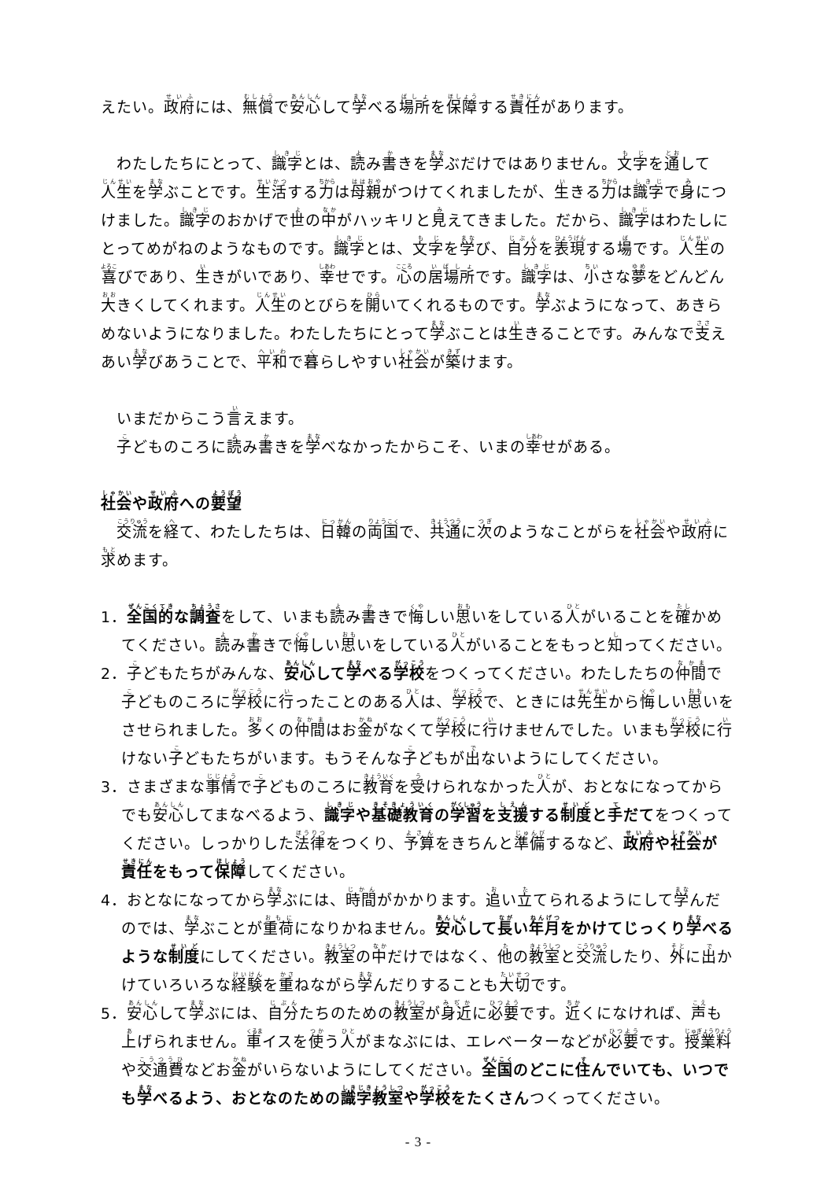えたい。政府には、無償で安心して学べる場所を保障する責任があります。
わたしたちにとって、識字とは、読み書きを学ぶだけではありません。文字を通して人生を学ぶことです。生活する力は母親がつけてくれましたが、生きる力は識字で身につけました。識字のおかげで世の中がハッキリと見えてきました。だから、識字はわたしにとってめがねのようなものです。識字とは、文字を学び、自分を表現する場です。人生の喜びであり、生きがいであり、幸せです。心の居場所です。識字は、小さな夢をどんどん大きくしてくれます。人生のとびらを開いてくれるものです。学ぶようになって、あきらめないようになりました。わたしたちにとって学ぶことは生きることです。みんなで支えあい学びあうことで、平和で暮らしやすい社会が築けます。
いまだからこう言えます。
子どものころに読み書きを学べなかったからこそ、いまの幸せがある。
社会や政府への要望
交流を経て、わたしたちは、日韓の両国で、共通に次のようなことがらを社会や政府に求めます。
1．全国的な調査をして、いまも読み書きで悔しい思いをしている人がいることを確かめてください。読み書きで悔しい思いをしている人がいることをもっと知ってください。
2．子どもたちがみんな、安心して学べる学校をつくってください。わたしたちの仲間で子どものころに学校に行ったことのある人は、学校で、ときには先生から悔しい思いをさせられました。多くの仲間はお金がなくて学校に行けませんでした。いまも学校に行けない子どもたちがいます。もうそんな子どもが出ないようにしてください。
3．さまざまな事情で子どものころに教育を受けられなかった人が、おとなになってからでも安心してまなべるよう、識字や基礎教育の学習を支援する制度と手だてをつくってください。しっかりした法律をつくり、予算をきちんと準備するなど、政府や社会が責任をもって保障してください。
4．おとなになってから学ぶには、時間がかかります。追い立てられるようにして学んだのでは、学ぶことが重荷になりかねません。安心して長い年月をかけてじっくり学べるような制度にしてください。教室の中だけではなく、他の教室と交流したり、外に出かけていろいろな経験を重ねながら学んだりすることも大切です。
5．安心して学ぶには、自分たちのための教室が身近に必要です。近くになければ、声も上げられません。車イスを使う人がまなぶには、エレベーターなどが必要です。授業料や交通費などお金がいらないようにしてください。全国のどこに住んでいても、いつでも学べるよう、おとなのための識字教室や学校をたくさんつくってください。
- 3 -